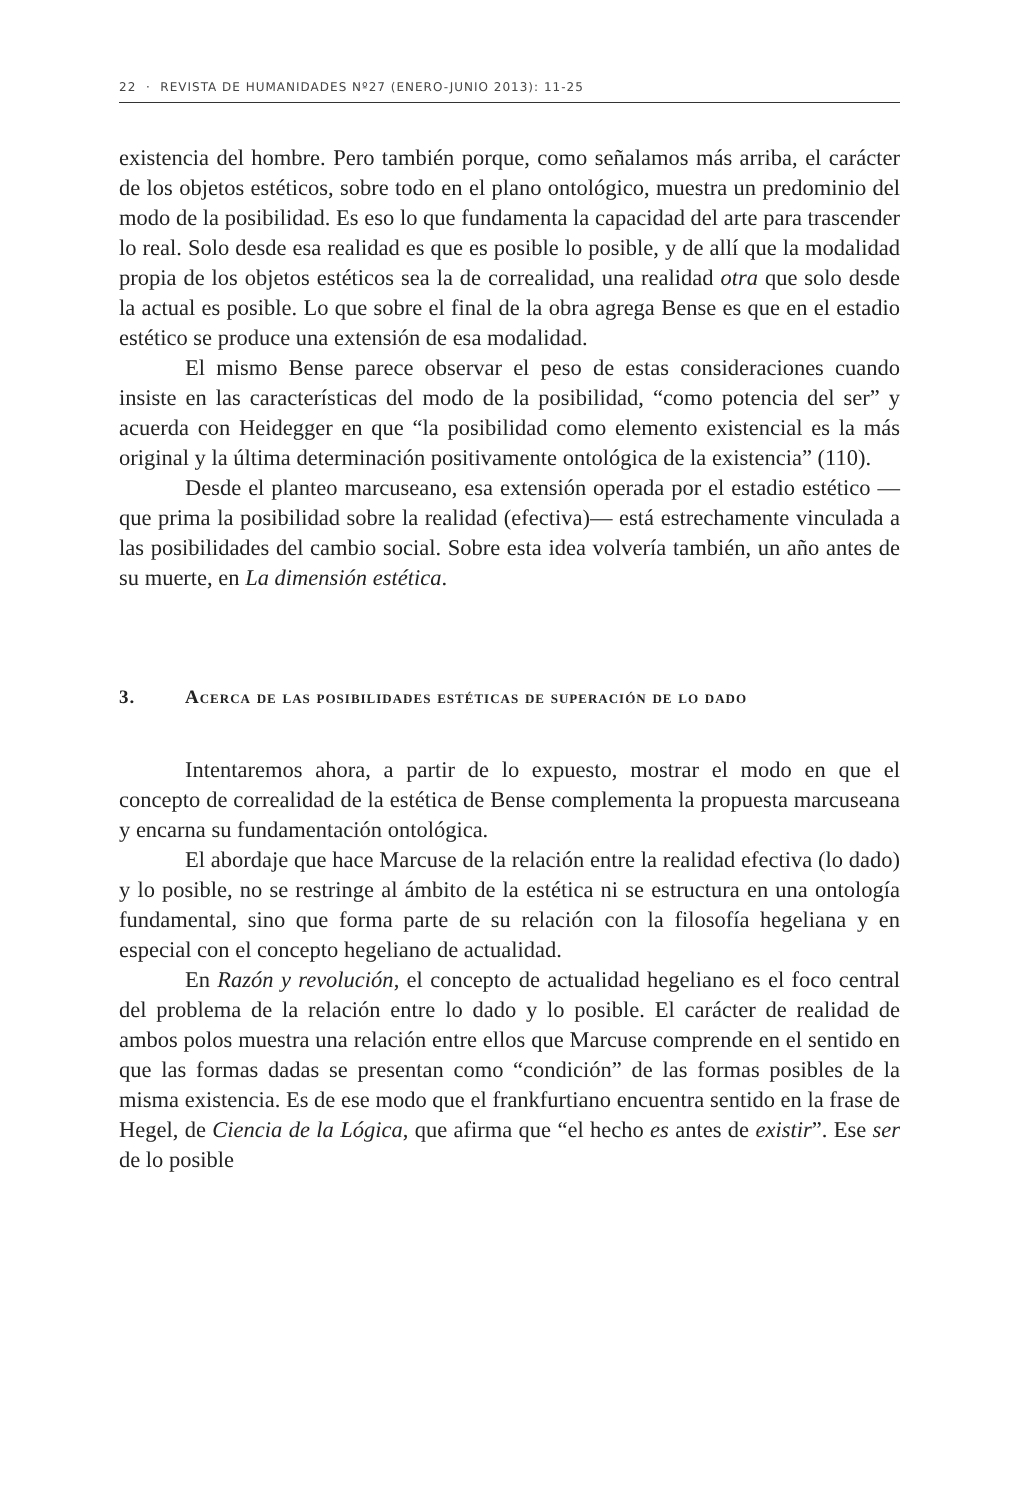22 · REVISTA DE HUMANIDADES Nº27 (ENERO-JUNIO 2013): 11-25
existencia del hombre. Pero también porque, como señalamos más arriba, el carácter de los objetos estéticos, sobre todo en el plano ontológico, muestra un predominio del modo de la posibilidad. Es eso lo que fundamenta la capacidad del arte para trascender lo real. Solo desde esa realidad es que es posible lo posible, y de allí que la modalidad propia de los objetos estéticos sea la de correalidad, una realidad otra que solo desde la actual es posible. Lo que sobre el final de la obra agrega Bense es que en el estadio estético se produce una extensión de esa modalidad.
El mismo Bense parece observar el peso de estas consideraciones cuando insiste en las características del modo de la posibilidad, “como potencia del ser” y acuerda con Heidegger en que “la posibilidad como elemento existencial es la más original y la última determinación positivamente ontológica de la existencia” (110).
Desde el planteo marcuseano, esa extensión operada por el estadio estético —que prima la posibilidad sobre la realidad (efectiva)— está estrechamente vinculada a las posibilidades del cambio social. Sobre esta idea volvería también, un año antes de su muerte, en La dimensión estética.
3. Acerca de las posibilidades estéticas de superación de lo dado
Intentaremos ahora, a partir de lo expuesto, mostrar el modo en que el concepto de correalidad de la estética de Bense complementa la propuesta marcuseana y encarna su fundamentación ontológica.
El abordaje que hace Marcuse de la relación entre la realidad efectiva (lo dado) y lo posible, no se restringe al ámbito de la estética ni se estructura en una ontología fundamental, sino que forma parte de su relación con la filosofía hegeliana y en especial con el concepto hegeliano de actualidad.
En Razón y revolución, el concepto de actualidad hegeliano es el foco central del problema de la relación entre lo dado y lo posible. El carácter de realidad de ambos polos muestra una relación entre ellos que Marcuse comprende en el sentido en que las formas dadas se presentan como “condición” de las formas posibles de la misma existencia. Es de ese modo que el frankfurtiano encuentra sentido en la frase de Hegel, de Ciencia de la Lógica, que afirma que “el hecho es antes de existir”. Ese ser de lo posible